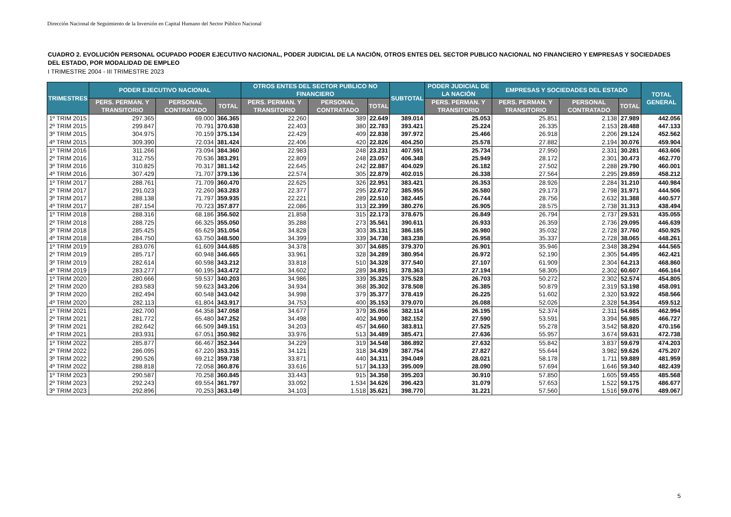Dirección Nacional de Seguimiento de la Inversión en Capital Humano del Sector Público Nacional
CUADRO 2. EVOLUCIÓN PERSONAL OCUPADO PODER EJECUTIVO NACIONAL, PODER JUDICIAL DE LA NACIÓN, OTROS ENTES DEL SECTOR PUBLICO NACIONAL NO FINANCIERO Y EMPRESAS Y SOCIEDADES DEL ESTADO, POR MODALIDAD DE EMPLEO
I TRIMESTRE 2004 - III TRIMESTRE 2023
| TRIMESTRES | PODER EJECUTIVO NACIONAL | | | OTROS ENTES DEL SECTOR PUBLICO NO FINANCIERO | | | SUBTOTAL | PODER JUDICIAL DE LA NACIÓN | EMPRESAS Y SOCIEDADES DEL ESTADO | | | TOTAL GENERAL |
| --- | --- | --- | --- | --- | --- | --- | --- | --- | --- | --- | --- | --- |
| | PERS. PERMAN. Y TRANSITORIO | PERSONAL CONTRATADO | TOTAL | PERS. PERMAN. Y TRANSITORIO | PERSONAL CONTRATADO | TOTAL | | PERS. PERMAN. Y TRANSITORIO | PERS. PERMAN. Y TRANSITORIO | PERSONAL CONTRATADO | TOTAL | |
| 1º TRIM 2015 | 297.365 | 69.000 | 366.365 | 22.260 | 389 | 22.649 | 389.014 | 25.053 | 25.851 | 2.138 | 27.989 | 442.056 |
| 2º TRIM 2015 | 299.847 | 70.791 | 370.638 | 22.403 | 380 | 22.783 | 393.421 | 25.224 | 26.335 | 2.153 | 28.488 | 447.133 |
| 3º TRIM 2015 | 304.975 | 70.159 | 375.134 | 22.429 | 409 | 22.838 | 397.972 | 25.466 | 26.918 | 2.206 | 29.124 | 452.562 |
| 4º TRIM 2015 | 309.390 | 72.034 | 381.424 | 22.406 | 420 | 22.826 | 404.250 | 25.578 | 27.882 | 2.194 | 30.076 | 459.904 |
| 1º TRIM 2016 | 311.266 | 73.094 | 384.360 | 22.983 | 248 | 23.231 | 407.591 | 25.734 | 27.950 | 2.331 | 30.281 | 463.606 |
| 2º TRIM 2016 | 312.755 | 70.536 | 383.291 | 22.809 | 248 | 23.057 | 406.348 | 25.949 | 28.172 | 2.301 | 30.473 | 462.770 |
| 3º TRIM 2016 | 310.825 | 70.317 | 381.142 | 22.645 | 242 | 22.887 | 404.029 | 26.182 | 27.502 | 2.288 | 29.790 | 460.001 |
| 4º TRIM 2016 | 307.429 | 71.707 | 379.136 | 22.574 | 305 | 22.879 | 402.015 | 26.338 | 27.564 | 2.295 | 29.859 | 458.212 |
| 1º TRIM 2017 | 288.761 | 71.709 | 360.470 | 22.625 | 326 | 22.951 | 383.421 | 26.353 | 28.926 | 2.284 | 31.210 | 440.984 |
| 2º TRIM 2017 | 291.023 | 72.260 | 363.283 | 22.377 | 295 | 22.672 | 385.955 | 26.580 | 29.173 | 2.798 | 31.971 | 444.506 |
| 3º TRIM 2017 | 288.138 | 71.797 | 359.935 | 22.221 | 289 | 22.510 | 382.445 | 26.744 | 28.756 | 2.632 | 31.388 | 440.577 |
| 4º TRIM 2017 | 287.154 | 70.723 | 357.877 | 22.086 | 313 | 22.399 | 380.276 | 26.905 | 28.575 | 2.738 | 31.313 | 438.494 |
| 1º TRIM 2018 | 288.316 | 68.186 | 356.502 | 21.858 | 315 | 22.173 | 378.675 | 26.849 | 26.794 | 2.737 | 29.531 | 435.055 |
| 2º TRIM 2018 | 288.725 | 66.325 | 355.050 | 35.288 | 273 | 35.561 | 390.611 | 26.933 | 26.359 | 2.736 | 29.095 | 446.639 |
| 3º TRIM 2018 | 285.425 | 65.629 | 351.054 | 34.828 | 303 | 35.131 | 386.185 | 26.980 | 35.032 | 2.728 | 37.760 | 450.925 |
| 4º TRIM 2018 | 284.750 | 63.750 | 348.500 | 34.399 | 339 | 34.738 | 383.238 | 26.958 | 35.337 | 2.728 | 38.065 | 448.261 |
| 1º TRIM 2019 | 283.076 | 61.609 | 344.685 | 34.378 | 307 | 34.685 | 379.370 | 26.901 | 35.946 | 2.348 | 38.294 | 444.565 |
| 2º TRIM 2019 | 285.717 | 60.948 | 346.665 | 33.961 | 328 | 34.289 | 380.954 | 26.972 | 52.190 | 2.305 | 54.495 | 462.421 |
| 3º TRIM 2019 | 282.614 | 60.598 | 343.212 | 33.818 | 510 | 34.328 | 377.540 | 27.107 | 61.909 | 2.304 | 64.213 | 468.860 |
| 4º TRIM 2019 | 283.277 | 60.195 | 343.472 | 34.602 | 289 | 34.891 | 378.363 | 27.194 | 58.305 | 2.302 | 60.607 | 466.164 |
| 1º TRIM 2020 | 280.666 | 59.537 | 340.203 | 34.986 | 339 | 35.325 | 375.528 | 26.703 | 50.272 | 2.302 | 52.574 | 454.805 |
| 2º TRIM 2020 | 283.583 | 59.623 | 343.206 | 34.934 | 368 | 35.302 | 378.508 | 26.385 | 50.879 | 2.319 | 53.198 | 458.091 |
| 3º TRIM 2020 | 282.494 | 60.548 | 343.042 | 34.998 | 379 | 35.377 | 378.419 | 26.225 | 51.602 | 2.320 | 53.922 | 458.566 |
| 4º TRIM 2020 | 282.113 | 61.804 | 343.917 | 34.753 | 400 | 35.153 | 379.070 | 26.088 | 52.026 | 2.328 | 54.354 | 459.512 |
| 1º TRIM 2021 | 282.700 | 64.358 | 347.058 | 34.677 | 379 | 35.056 | 382.114 | 26.195 | 52.374 | 2.311 | 54.685 | 462.994 |
| 2º TRIM 2021 | 281.772 | 65.480 | 347.252 | 34.498 | 402 | 34.900 | 382.152 | 27.590 | 53.591 | 3.394 | 56.985 | 466.727 |
| 3º TRIM 2021 | 282.642 | 66.509 | 349.151 | 34.203 | 457 | 34.660 | 383.811 | 27.525 | 55.278 | 3.542 | 58.820 | 470.156 |
| 4º TRIM 2021 | 283.931 | 67.051 | 350.982 | 33.976 | 513 | 34.489 | 385.471 | 27.636 | 55.957 | 3.674 | 59.631 | 472.738 |
| 1º TRIM 2022 | 285.877 | 66.467 | 352.344 | 34.229 | 319 | 34.548 | 386.892 | 27.632 | 55.842 | 3.837 | 59.679 | 474.203 |
| 2º TRIM 2022 | 286.095 | 67.220 | 353.315 | 34.121 | 318 | 34.439 | 387.754 | 27.827 | 55.644 | 3.982 | 59.626 | 475.207 |
| 3º TRIM 2022 | 290.526 | 69.212 | 359.738 | 33.871 | 440 | 34.311 | 394.049 | 28.021 | 58.178 | 1.711 | 59.889 | 481.959 |
| 4º TRIM 2022 | 288.818 | 72.058 | 360.876 | 33.616 | 517 | 34.133 | 395.009 | 28.090 | 57.694 | 1.646 | 59.340 | 482.439 |
| 1º TRIM 2023 | 290.587 | 70.258 | 360.845 | 33.443 | 915 | 34.358 | 395.203 | 30.910 | 57.850 | 1.605 | 59.455 | 485.568 |
| 2º TRIM 2023 | 292.243 | 69.554 | 361.797 | 33.092 | 1.534 | 34.626 | 396.423 | 31.079 | 57.653 | 1.522 | 59.175 | 486.677 |
| 3º TRIM 2023 | 292.896 | 70.253 | 363.149 | 34.103 | 1.518 | 35.621 | 398.770 | 31.221 | 57.560 | 1.516 | 59.076 | 489.067 |
5